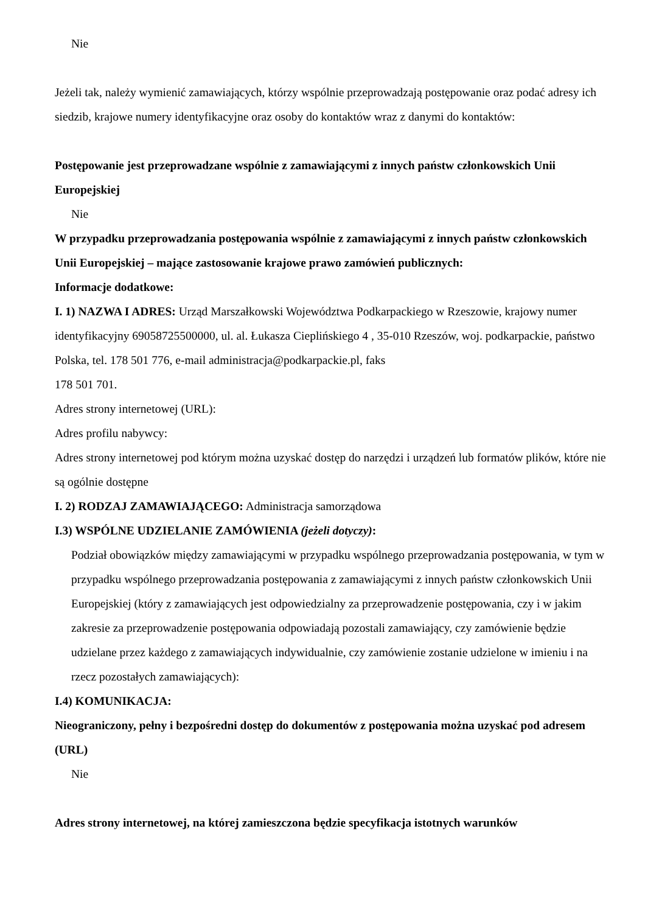Nie
Jeżeli tak, należy wymienić zamawiających, którzy wspólnie przeprowadzają postępowanie oraz podać adresy ich siedzib, krajowe numery identyfikacyjne oraz osoby do kontaktów wraz z danymi do kontaktów:
Postępowanie jest przeprowadzane wspólnie z zamawiającymi z innych państw członkowskich Unii Europejskiej
Nie
W przypadku przeprowadzania postępowania wspólnie z zamawiającymi z innych państw członkowskich Unii Europejskiej – mające zastosowanie krajowe prawo zamówień publicznych:
Informacje dodatkowe:
I. 1) NAZWA I ADRES: Urząd Marszałkowski Województwa Podkarpackiego w Rzeszowie, krajowy numer identyfikacyjny 69058725500000, ul. al. Łukasza Cieplińskiego 4 , 35-010 Rzeszów, woj. podkarpackie, państwo Polska, tel. 178 501 776, e-mail administracja@podkarpackie.pl, faks
178 501 701.
Adres strony internetowej (URL):
Adres profilu nabywcy:
Adres strony internetowej pod którym można uzyskać dostęp do narzędzi i urządzeń lub formatów plików, które nie są ogólnie dostępne
I. 2) RODZAJ ZAMAWIAJĄCEGO: Administracja samorządowa
I.3) WSPÓLNE UDZIELANIE ZAMÓWIENIA (jeżeli dotyczy):
Podział obowiązków między zamawiającymi w przypadku wspólnego przeprowadzania postępowania, w tym w przypadku wspólnego przeprowadzania postępowania z zamawiającymi z innych państw członkowskich Unii Europejskiej (który z zamawiających jest odpowiedzialny za przeprowadzenie postępowania, czy i w jakim zakresie za przeprowadzenie postępowania odpowiadają pozostali zamawiający, czy zamówienie będzie udzielane przez każdego z zamawiających indywidualnie, czy zamówienie zostanie udzielone w imieniu i na rzecz pozostałych zamawiających):
I.4) KOMUNIKACJA:
Nieograniczony, pełny i bezpośredni dostęp do dokumentów z postępowania można uzyskać pod adresem (URL)
Nie
Adres strony internetowej, na której zamieszczona będzie specyfikacja istotnych warunków